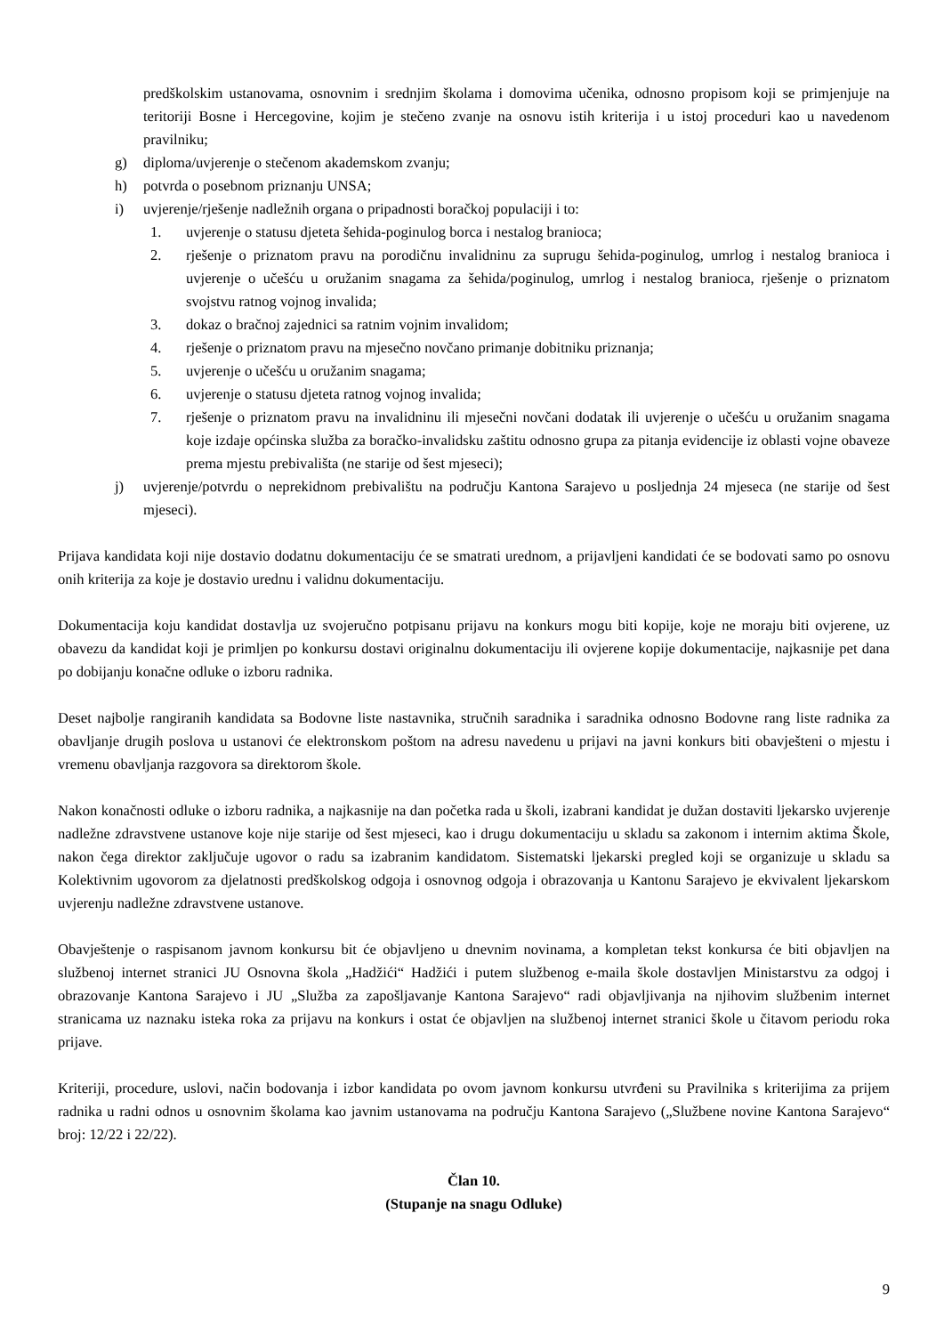predškolskim ustanovama, osnovnim i srednjim školama i domovima učenika, odnosno propisom koji se primjenjuje na teritoriji Bosne i Hercegovine, kojim je stečeno zvanje na osnovu istih kriterija i u istoj proceduri kao u navedenom pravilniku;
g) diploma/uvjerenje o stečenom akademskom zvanju;
h) potvrda o posebnom priznanju UNSA;
i) uvjerenje/rješenje nadležnih organa o pripadnosti boračkoj populaciji i to:
1. uvjerenje o statusu djeteta šehida-poginulog borca i nestalog branioca;
2. rješenje o priznatom pravu na porodičnu invalidninu za suprugu šehida-poginulog, umrlog i nestalog branioca i uvjerenje o učešću u oružanim snagama za šehida/poginulog, umrlog i nestalog branioca, rješenje o priznatom svojstvu ratnog vojnog invalida;
3. dokaz o bračnoj zajednici sa ratnim vojnim invalidom;
4. rješenje o priznatom pravu na mjesečno novčano primanje dobitniku priznanja;
5. uvjerenje o učešću u oružanim snagama;
6. uvjerenje o statusu djeteta ratnog vojnog invalida;
7. rješenje o priznatom pravu na invalidninu ili mjesečni novčani dodatak ili uvjerenje o učešću u oružanim snagama koje izdaje općinska služba za boračko-invalidsku zaštitu odnosno grupa za pitanja evidencije iz oblasti vojne obaveze prema mjestu prebivališta (ne starije od šest mjeseci);
j) uvjerenje/potvrdu o neprekidnom prebivalištu na području Kantona Sarajevo u posljednja 24 mjeseca (ne starije od šest mjeseci).
Prijava kandidata koji nije dostavio dodatnu dokumentaciju će se smatrati urednom, a prijavljeni kandidati će se bodovati samo po osnovu onih kriterija za koje je dostavio urednu i validnu dokumentaciju.
Dokumentacija koju kandidat dostavlja uz svojeručno potpisanu prijavu na konkurs mogu biti kopije, koje ne moraju biti ovjerene, uz obavezu da kandidat koji je primljen po konkursu dostavi originalnu dokumentaciju ili ovjerene kopije dokumentacije, najkasnije pet dana po dobijanju konačne odluke o izboru radnika.
Deset najbolje rangiranih kandidata sa Bodovne liste nastavnika, stručnih saradnika i saradnika odnosno Bodovne rang liste radnika za obavljanje drugih poslova u ustanovi će elektronskom poštom na adresu navedenu u prijavi na javni konkurs biti obavješteni o mjestu i vremenu obavljanja razgovora sa direktorom škole.
Nakon konačnosti odluke o izboru radnika, a najkasnije na dan početka rada u školi, izabrani kandidat je dužan dostaviti ljekarsko uvjerenje nadležne zdravstvene ustanove koje nije starije od šest mjeseci, kao i drugu dokumentaciju u skladu sa zakonom i internim aktima Škole, nakon čega direktor zaključuje ugovor o radu sa izabranim kandidatom. Sistematski ljekarski pregled koji se organizuje u skladu sa Kolektivnim ugovorom za djelatnosti predškolskog odgoja i osnovnog odgoja i obrazovanja u Kantonu Sarajevo je ekvivalent ljekarskom uvjerenju nadležne zdravstvene ustanove.
Obavještenje o raspisanom javnom konkursu bit će objavljeno u dnevnim novinama, a kompletan tekst konkursa će biti objavljen na službenoj internet stranici JU Osnovna škola „Hadžići“ Hadžići i putem službenog e-maila škole dostavljen Ministarstvu za odgoj i obrazovanje Kantona Sarajevo i JU „Služba za zapošljavanje Kantona Sarajevo“ radi objavljivanja na njihovim službenim internet stranicama uz naznaku isteka roka za prijavu na konkurs i ostat će objavljen na službenoj internet stranici škole u čitavom periodu roka prijave.
Kriteriji, procedure, uslovi, način bodovanja i izbor kandidata po ovom javnom konkursu utvrđeni su Pravilnika s kriterijima za prijem radnika u radni odnos u osnovnim školama kao javnim ustanovama na području Kantona Sarajevo („Službene novine Kantona Sarajevo“ broj: 12/22 i 22/22).
Član 10.
(Stupanje na snagu Odluke)
9